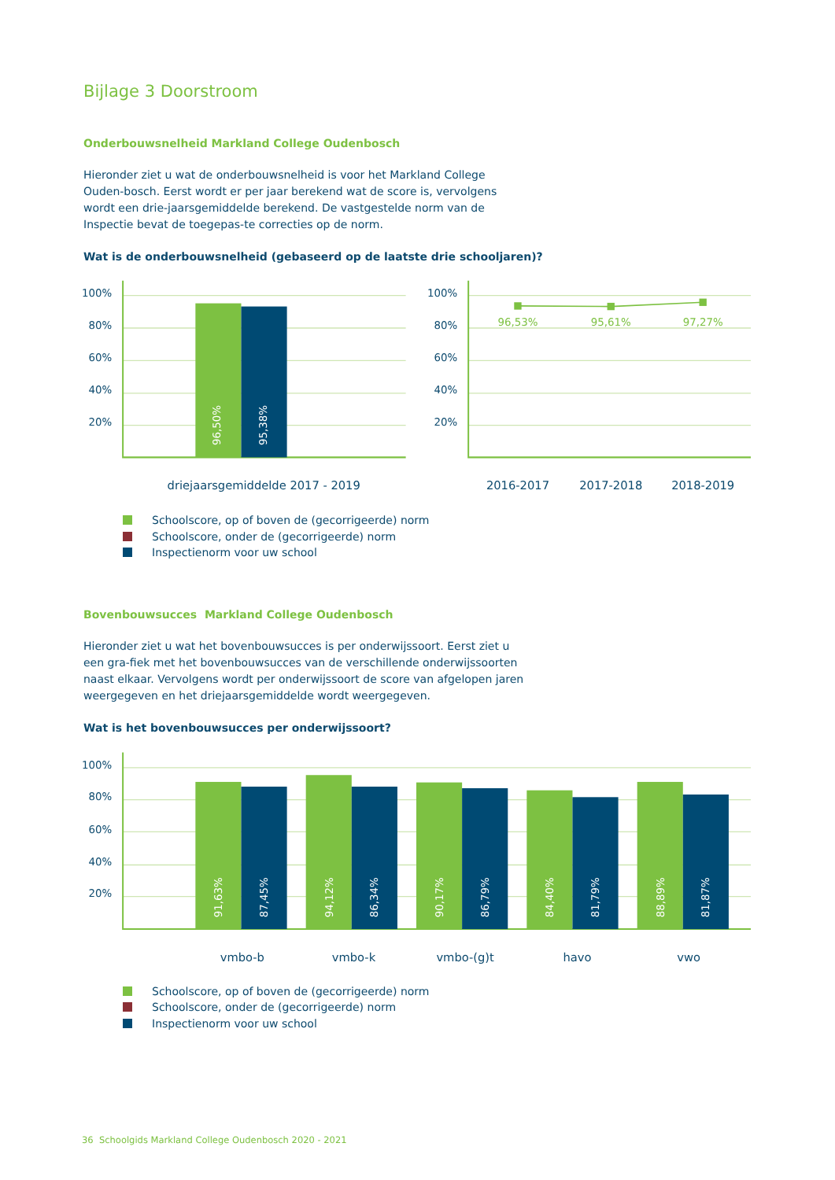Bijlage 3 Doorstroom
Onderbouwsnelheid Markland College Oudenbosch
Hieronder ziet u wat de onderbouwsnelheid is voor het Markland College Ouden-bosch. Eerst wordt er per jaar berekend wat de score is, vervolgens wordt een drie-jaarsgemiddelde berekend. De vastgestelde norm van de Inspectie bevat de toegepas-te correcties op de norm.
Wat is de onderbouwsnelheid (gebaseerd op de laatste drie schooljaren)?
96,50%
95,38%
100%
80%
60%
40%
20%
100%
80%
60%
40%
20%
96,53%
95,61%
97,27%
driejaarsgemiddelde 2017 - 2019
2016-2017
2017-2018
2018-2019
Schoolscore, op of boven de (gecorrigeerde) norm
Schoolscore, onder de (gecorrigeerde) norm
Inspectienorm voor uw school
Bovenbouwsucces Markland College Oudenbosch
Hieronder ziet u wat het bovenbouwsucces is per onderwijssoort. Eerst ziet u een gra-fiek met het bovenbouwsucces van de verschillende onderwijssoorten naast elkaar. Vervolgens wordt per onderwijssoort de score van afgelopen jaren weergegeven en het driejaarsgemiddelde wordt weergegeven.
Wat is het bovenbouwsucces per onderwijssoort?
91,63%
87,45%
94,12%
86,34%
90,17%
86,79%
84,40%
81,79%
88,89%
81,87%
100%
80%
60%
40%
20%
vmbo-b
vmbo-k
vmbo-(g)t
havo
vwo
Schoolscore, op of boven de (gecorrigeerde) norm
Schoolscore, onder de (gecorrigeerde) norm
Inspectienorm voor uw school
36 Schoolgids Markland College Oudenbosch 2020 - 2021